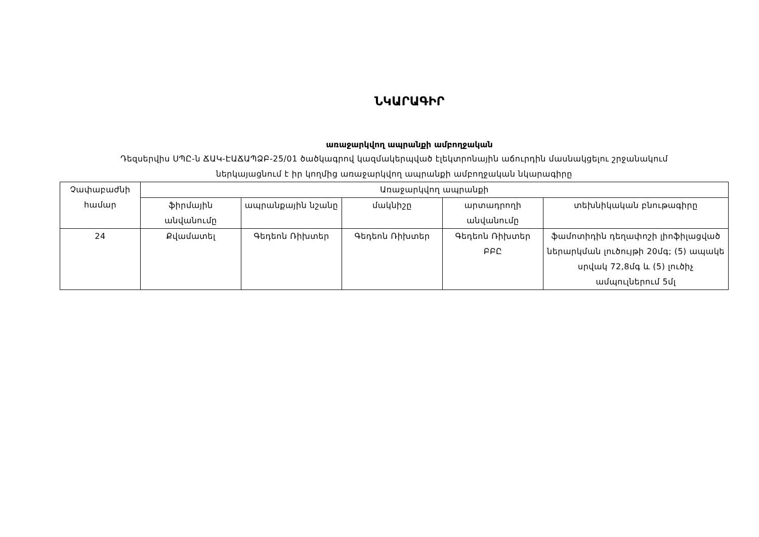ՆԿԱՐԱԳԻՐ
առաջարկվող ապրանքի ամբողջական
Դեզսերվիս ՍՊԸ-ն ՃԱԿ-ԷԱՃԱՊՁԲ-25/01 ծածկագրով կազմակերպված էլեկտրոնային աճուրդին մասնակցելու շրջանակում
ներկայացնում է իր կողմից առաջարկվող ապրանքի ամբողջական նկարագիրը
| Չափաբաժնի համար | Առաջարկվող ապրանքի | | | | |
| --- | --- | --- | --- | --- | --- |
| | ֆիրմային անվանումը | ապրանքային նշանը | մակնիշը | արտադրողի անվանումը | տեխնիկական բնութագիրը |
| 24 | Քվամատել | Գեդեոն Ռիխտեր | Գեդեոն Ռիխտեր | Գեդեոն Ռիխտեր ԲԲԸ | ֆամոտիդին դեղափոշի լիոֆիլացված ներարկման լուծույթի 20մգ; (5) ապակե սրվակ 72,8մգ և (5) լուծիչ ամպուլներում 5մլ |